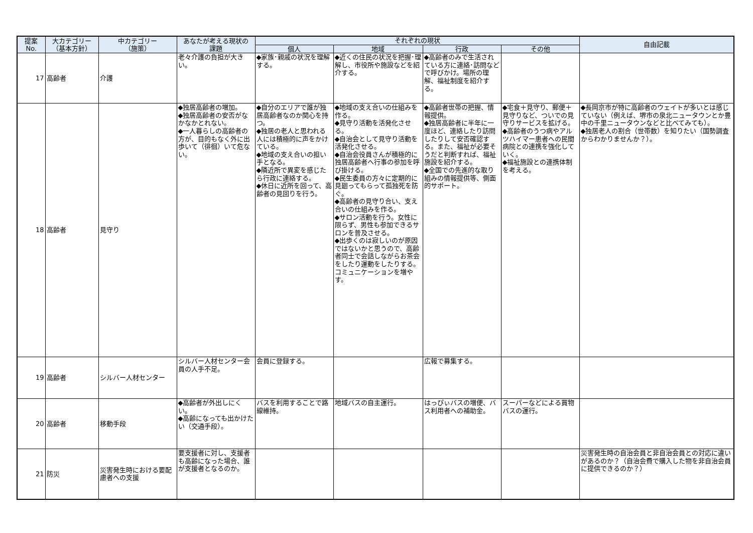| 提案 No. | 大カテゴリー （基本方針） | 中カテゴリー （施策） | あなたが考える現状の 課題 | それぞれの現状 | | | | 自由記載 |
| --- | --- | --- | --- | --- | --- | --- | --- | --- |
| | | | | 個人 | 地域 | 行政 | その他 | |
| 17 | 高齢者 | 介護 | 老々介護の負担が大きい。 | ◆家族･親戚の状況を理解する。 | ◆近くの住民の状況を把握･理解し、市役所や施設などを紹介する。 | ◆高齢者のみで生活されている方に連絡･訪問などで呼びかけ。場所の理解、福祉制度を紹介する。 | | |
| 18 | 高齢者 | 見守り | ◆独居高齢者の増加。 ◆独居高齢者の安否がなかなかとれない。 ◆一人暮らしの高齢者の方が、目的もなく外に出歩いて（徘徊）いて危ない。 | ◆自分のエリアで誰が独居高齢者なのか関心を持つ。 ◆独居の老人と思われる人には積極的に声をかけている。 ◆地域の支え合いの担い手となる。 ◆隣近所で異変を感じたら行政に連絡する。 ◆休日に近所を回って、高齢者の見回りを行う。 | ◆地域の支え合いの仕組みを作る。 ◆見守り活動を活発化させる。 ◆自治会として見守り活動を活発化させる。 ◆自治会役員さんが積極的に独居高齢者へ行事の参加を呼び掛ける。 ◆民生委員の方々に定期的に見廻ってもらって孤独死を防ぐ。 ◆高齢者の見守り合い、支え合いの仕組みを作る。 ◆サロン活動を行う。女性に限らず、男性も参加できるサロンを普及させる。 ◆出歩くのは寂しいのが原因ではないかと思うので、高齢者同士で会話しながらお茶会をしたり運動をしたりする。コミュニケーションを増やす。 | ◆高齢者世帯の把握、情報提供。 ◆独居高齢者に半年に一度ほど、連絡したり訪問したりして安否確認する。また、福祉が必要そうだと判断すれば、福祉施設を紹介する。 ◆全国での先進的な取り組みの情報提供等、側面的サポート。 | ◆宅食＋見守り、郵便＋見守りなど、ついでの見守りサービスを拡げる。 ◆高齢者のうつ病やアルツハイマー患者への民間病院との連携を強化していく。 ◆福祉施設との連携体制を考える。 | ◆長岡京市が特に高齢者のウェイトが多いとは感じていない（例えば、堺市の泉北ニュータウンとか豊中の千里ニュータウンなどと比べてみても）。 ◆独居老人の割合（世帯数）を知りたい（国勢調査からわかりませんか？）。 |
| 19 | 高齢者 | シルバー人材センター | シルバー人材センター会員の人手不足。 | 会員に登録する。 | | 広報で募集する。 | | |
| 20 | 高齢者 | 移動手段 | ◆高齢者が外出しにくい。 ◆高齢になっても出かけたい（交通手段）。 | バスを利用することで路線維持。 | 地域バスの自主運行。 | はっぴぃバスの増便、バス利用者への補助金。 | スーパーなどによる買物バスの運行。 | |
| 21 | 防災 | 災害発生時における要配慮者への支援 | 要支援者に対し、支援者も高齢になった場合、誰が支援者となるのか。 | | | | | 災害発生時の自治会員と非自治会員との対応に違いがあるのか？（自治会費で購入した物を非自治会員に提供できるのか？） |